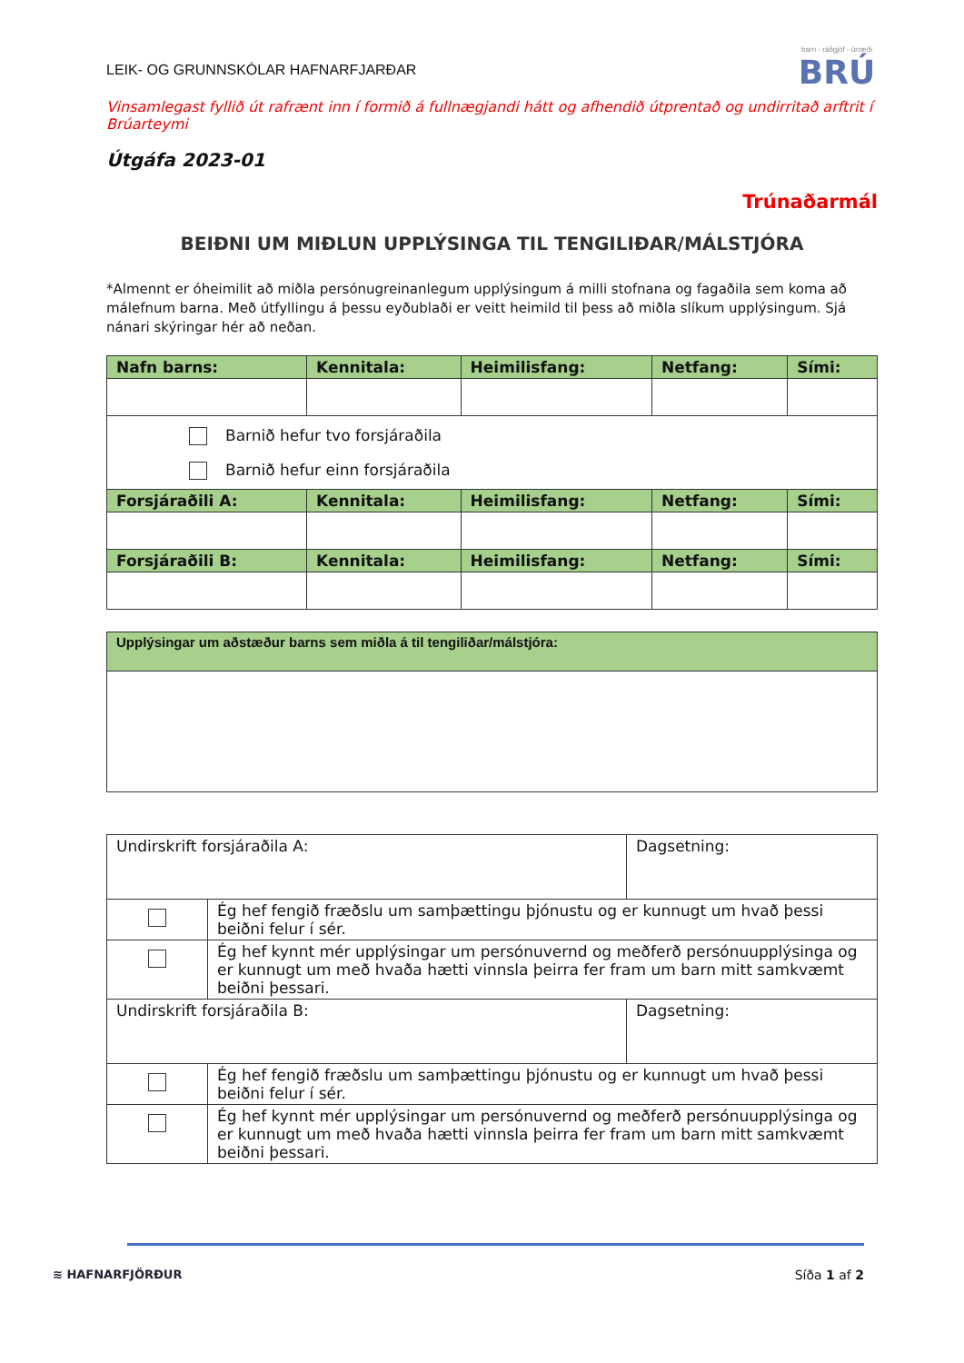LEIK- OG GRUNNSKÓLAR HAFNARFJARÐAR
barn - ráðgjöf - úrræði
BRÚ
Vinsamlegast fyllið út rafrænt inn í formið á fullnægjandi hátt og afhendið útprentað og undirritað arftrit í Brúarteymi
Útgáfa 2023-01
Trúnaðarmál
BEIÐNI UM MIÐLUN UPPLÝSINGA TIL TENGILIÐAR/MÁLSTJÓRA
*Almennt er óheimilit að miðla persónugreinanlegum upplýsingum á milli stofnana og fagaðila sem koma að málefnum barna. Með útfyllingu á þessu eyðublaði er veitt heimild til þess að miðla slíkum upplýsingum. Sjá nánari skýringar hér að neðan.
| Nafn barns: | Kennitala: | Heimilisfang: | Netfang: | Sími: |
| --- | --- | --- | --- | --- |
| Barnið hefur tvo forsjáraðila Barnið hefur einn forsjáraðila | | | | |
| Forsjáraðili A: | Kennitala: | Heimilisfang: | Netfang: | Sími: |
| Forsjáraðili B: | Kennitala: | Heimilisfang: | Netfang: | Sími: |
| Upplýsingar um aðstæður barns sem miðla á til tengiliðar/málstjóra: |
| --- |
| Undirskrift forsjáraðila A: | | Dagsetning: |
| | Ég hef fengið fræðslu um samþættingu þjónustu og er kunnugt um hvað þessi beiðni felur í sér. | |
| | Ég hef kynnt mér upplýsingar um persónuvernd og meðferð persónuupplýsinga og er kunnugt um með hvaða hætti vinnsla þeirra fer fram um barn mitt samkvæmt beiðni þessari. | |
| Undirskrift forsjáraðila B: | | Dagsetning: |
| | Ég hef fengið fræðslu um samþættingu þjónustu og er kunnugt um hvað þessi beiðni felur í sér. | |
| | Ég hef kynnt mér upplýsingar um persónuvernd og meðferð persónuupplýsinga og er kunnugt um með hvaða hætti vinnsla þeirra fer fram um barn mitt samkvæmt beiðni þessari. | |
≋ HAFNARFJÖRÐUR Síða 1 af 2